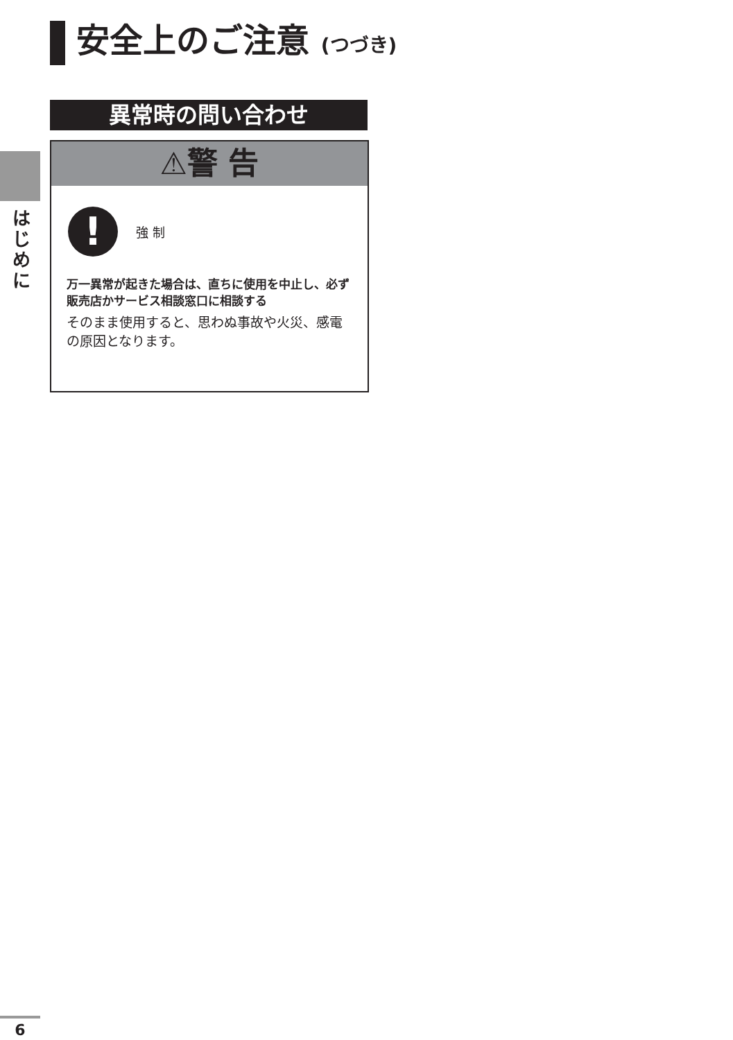安全上のご注意 (つづき)
は じ め に
異常時の問い合わせ
⚠警 告
!
強 制
万一異常が起きた場合は、直ちに使用を中止し、必ず販売店かサービス相談窓口に相談する
そのまま使用すると、思わぬ事故や火災、感電の原因となります。
6